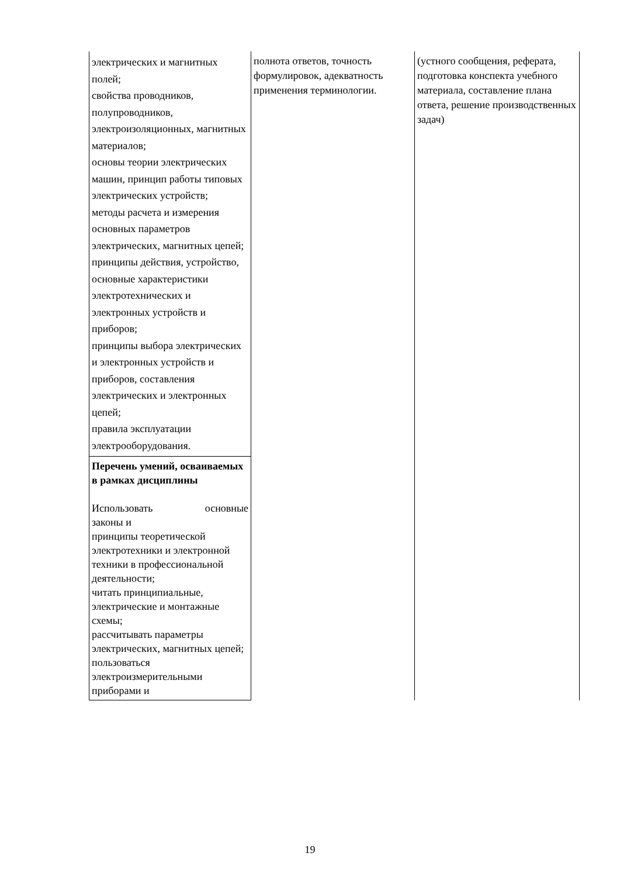| электрических и магнитных полей; свойства проводников, полупроводников, электроизоляционных, магнитных материалов; основы теории электрических машин, принцип работы типовых электрических устройств; методы расчета и измерения основных параметров электрических, магнитных цепей; принципы действия, устройство, основные характеристики электротехнических и электронных устройств и приборов; принципы выбора электрических и электронных устройств и приборов, составления электрических и электронных цепей; правила эксплуатации электрооборудования. | полнота ответов, точность формулировок, адекватность применения терминологии. | (устного сообщения, реферата, подготовка конспекта учебного материала, составление плана ответа, решение производственных задач) |
| Перечень умений, осваиваемых в рамках дисциплины Использовать основные законы и принципы теоретической электротехники и электронной техники в профессиональной деятельности; читать принципиальные, электрические и монтажные схемы; рассчитывать параметры электрических, магнитных цепей; пользоваться электроизмерительными приборами и | | |
19